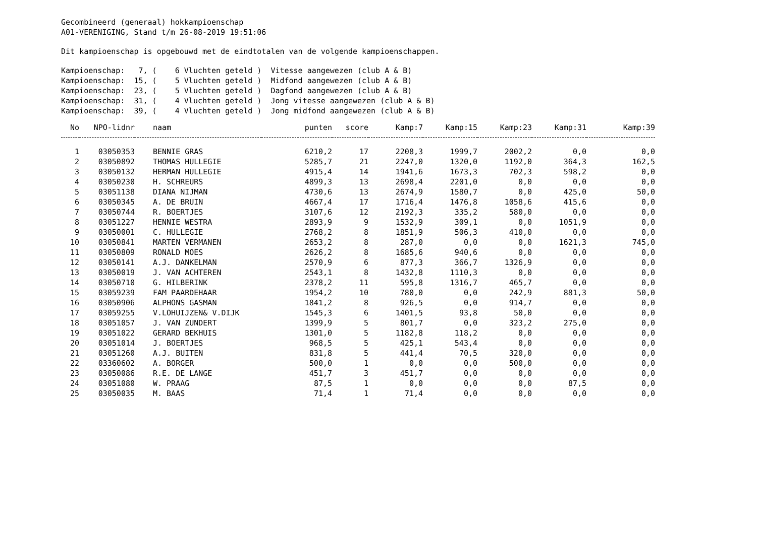Gecombineerd (generaal) hokkampioenschap
A01-VERENIGING, Stand t/m 26-08-2019 19:51:06
Dit kampioenschap is opgebouwd met de eindtotalen van de volgende kampioenschappen.
Kampioenschap: 7, ( 6 Vluchten geteld ) Vitesse aangewezen (club A & B)
Kampioenschap: 15, ( 5 Vluchten geteld ) Midfond aangewezen (club A & B)
Kampioenschap: 23, ( 5 Vluchten geteld ) Dagfond aangewezen (club A & B)
Kampioenschap: 31, ( 4 Vluchten geteld ) Jong vitesse aangewezen (club A & B)
Kampioenschap: 39, ( 4 Vluchten geteld ) Jong midfond aangewezen (club A & B)
| No | NPO-lidnr | naam | punten | score | Kamp:7 | Kamp:15 | Kamp:23 | Kamp:31 | Kamp:39 |
| --- | --- | --- | --- | --- | --- | --- | --- | --- | --- |
| 1 | 03050353 | BENNIE GRAS | 6210,2 | 17 | 2208,3 | 1999,7 | 2002,2 | 0,0 | 0,0 |
| 2 | 03050892 | THOMAS HULLEGIE | 5285,7 | 21 | 2247,0 | 1320,0 | 1192,0 | 364,3 | 162,5 |
| 3 | 03050132 | HERMAN HULLEGIE | 4915,4 | 14 | 1941,6 | 1673,3 | 702,3 | 598,2 | 0,0 |
| 4 | 03050230 | H. SCHREURS | 4899,3 | 13 | 2698,4 | 2201,0 | 0,0 | 0,0 | 0,0 |
| 5 | 03051138 | DIANA NIJMAN | 4730,6 | 13 | 2674,9 | 1580,7 | 0,0 | 425,0 | 50,0 |
| 6 | 03050345 | A. DE BRUIN | 4667,4 | 17 | 1716,4 | 1476,8 | 1058,6 | 415,6 | 0,0 |
| 7 | 03050744 | R. BOERTJES | 3107,6 | 12 | 2192,3 | 335,2 | 580,0 | 0,0 | 0,0 |
| 8 | 03051227 | HENNIE WESTRA | 2893,9 | 9 | 1532,9 | 309,1 | 0,0 | 1051,9 | 0,0 |
| 9 | 03050001 | C. HULLEGIE | 2768,2 | 8 | 1851,9 | 506,3 | 410,0 | 0,0 | 0,0 |
| 10 | 03050841 | MARTEN VERMANEN | 2653,2 | 8 | 287,0 | 0,0 | 0,0 | 1621,3 | 745,0 |
| 11 | 03050809 | RONALD MOES | 2626,2 | 8 | 1685,6 | 940,6 | 0,0 | 0,0 | 0,0 |
| 12 | 03050141 | A.J. DANKELMAN | 2570,9 | 6 | 877,3 | 366,7 | 1326,9 | 0,0 | 0,0 |
| 13 | 03050019 | J. VAN ACHTEREN | 2543,1 | 8 | 1432,8 | 1110,3 | 0,0 | 0,0 | 0,0 |
| 14 | 03050710 | G. HILBERINK | 2378,2 | 11 | 595,8 | 1316,7 | 465,7 | 0,0 | 0,0 |
| 15 | 03059239 | FAM PAARDEHAAR | 1954,2 | 10 | 780,0 | 0,0 | 242,9 | 881,3 | 50,0 |
| 16 | 03050906 | ALPHONS GASMAN | 1841,2 | 8 | 926,5 | 0,0 | 914,7 | 0,0 | 0,0 |
| 17 | 03059255 | V.LOHUIJZEN& V.DIJK | 1545,3 | 6 | 1401,5 | 93,8 | 50,0 | 0,0 | 0,0 |
| 18 | 03051057 | J. VAN ZUNDERT | 1399,9 | 5 | 801,7 | 0,0 | 323,2 | 275,0 | 0,0 |
| 19 | 03051022 | GERARD BEKHUIS | 1301,0 | 5 | 1182,8 | 118,2 | 0,0 | 0,0 | 0,0 |
| 20 | 03051014 | J. BOERTJES | 968,5 | 5 | 425,1 | 543,4 | 0,0 | 0,0 | 0,0 |
| 21 | 03051260 | A.J. BUITEN | 831,8 | 5 | 441,4 | 70,5 | 320,0 | 0,0 | 0,0 |
| 22 | 03360602 | A. BORGER | 500,0 | 1 | 0,0 | 0,0 | 500,0 | 0,0 | 0,0 |
| 23 | 03050086 | R.E. DE LANGE | 451,7 | 3 | 451,7 | 0,0 | 0,0 | 0,0 | 0,0 |
| 24 | 03051080 | W. PRAAG | 87,5 | 1 | 0,0 | 0,0 | 0,0 | 87,5 | 0,0 |
| 25 | 03050035 | M. BAAS | 71,4 | 1 | 71,4 | 0,0 | 0,0 | 0,0 | 0,0 |